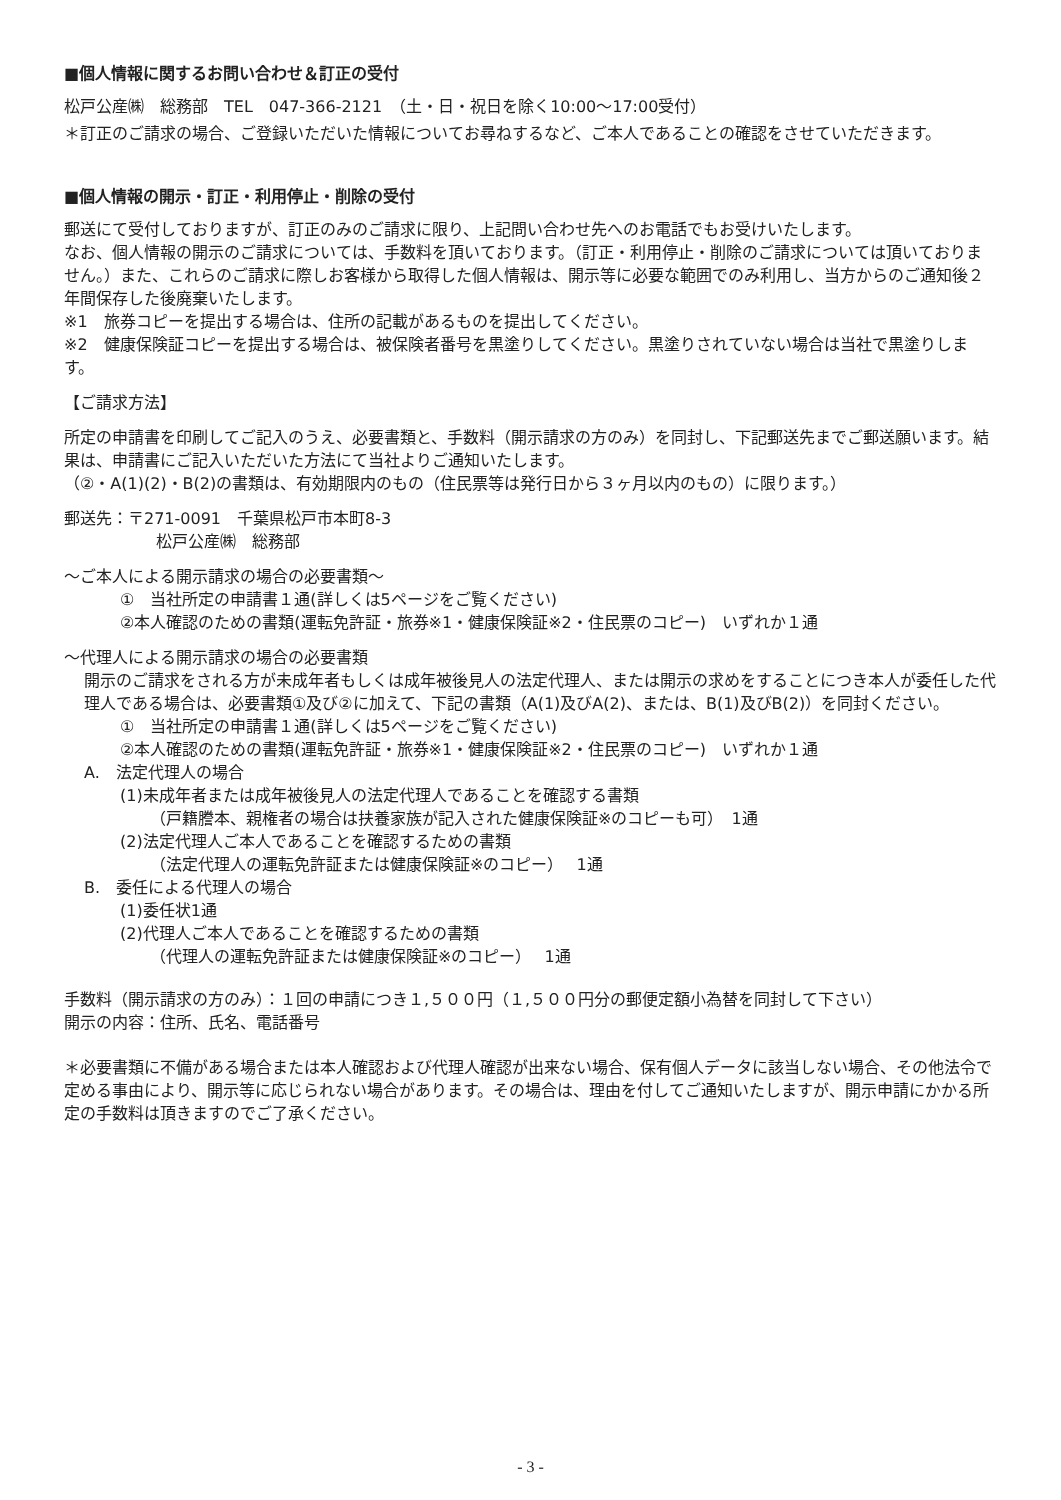■個人情報に関するお問い合わせ＆訂正の受付
松戸公産㈱　総務部　TEL　047-366-2121　（土・日・祝日を除く10:00〜17:00受付）
＊訂正のご請求の場合、ご登録いただいた情報についてお尋ねするなど、ご本人であることの確認をさせていただきます。
■個人情報の開示・訂正・利用停止・削除の受付
郵送にて受付しておりますが、訂正のみのご請求に限り、上記問い合わせ先へのお電話でもお受けいたします。
なお、個人情報の開示のご請求については、手数料を頂いております。（訂正・利用停止・削除のご請求については頂いておりません。）また、これらのご請求に際しお客様から取得した個人情報は、開示等に必要な範囲でのみ利用し、当方からのご通知後２年間保存した後廃棄いたします。
※1　旅券コピーを提出する場合は、住所の記載があるものを提出してください。
※2　健康保険証コピーを提出する場合は、被保険者番号を黒塗りしてください。黒塗りされていない場合は当社で黒塗りします。
【ご請求方法】
所定の申請書を印刷してご記入のうえ、必要書類と、手数料（開示請求の方のみ）を同封し、下記郵送先までご郵送願います。結果は、申請書にご記入いただいた方法にて当社よりご通知いたします。
（②・A(1)(2)・B(2)の書類は、有効期限内のもの（住民票等は発行日から３ヶ月以内のもの）に限ります。）
郵送先：〒271-0091　千葉県松戸市本町8-3
松戸公産㈱　総務部
〜ご本人による開示請求の場合の必要書類〜
①　当社所定の申請書１通(詳しくは5ページをご覧ください)
②本人確認のための書類(運転免許証・旅券※1・健康保険証※2・住民票のコピー)　いずれか１通
〜代理人による開示請求の場合の必要書類
開示のご請求をされる方が未成年者もしくは成年被後見人の法定代理人、または開示の求めをすることにつき本人が委任した代理人である場合は、必要書類①及び②に加えて、下記の書類（A(1)及びA(2)、または、B(1)及びB(2)）を同封ください。
①　当社所定の申請書１通(詳しくは5ページをご覧ください)
②本人確認のための書類(運転免許証・旅券※1・健康保険証※2・住民票のコピー)　いずれか１通
A.　法定代理人の場合
(1)未成年者または成年被後見人の法定代理人であることを確認する書類
（戸籍謄本、親権者の場合は扶養家族が記入された健康保険証※のコピーも可）　1通
(2)法定代理人ご本人であることを確認するための書類
（法定代理人の運転免許証または健康保険証※のコピー）　 1通
B.　委任による代理人の場合
(1)委任状1通
(2)代理人ご本人であることを確認するための書類
（代理人の運転免許証または健康保険証※のコピー）　 1通
手数料（開示請求の方のみ）：１回の申請につき１,５００円（１,５００円分の郵便定額小為替を同封して下さい）
開示の内容：住所、氏名、電話番号
＊必要書類に不備がある場合または本人確認および代理人確認が出来ない場合、保有個人データに該当しない場合、その他法令で定める事由により、開示等に応じられない場合があります。その場合は、理由を付してご通知いたしますが、開示申請にかかる所定の手数料は頂きますのでご了承ください。
- 3 -